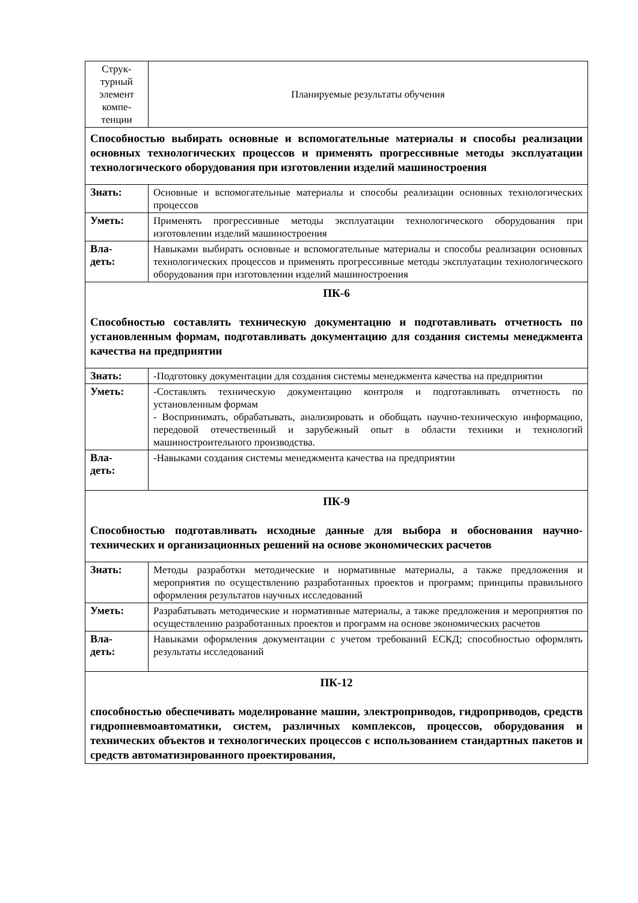| Струк- турный элемент компе- тенции | Планируемые результаты обучения |
| --- | --- |
| Способностью выбирать основные и вспомогательные материалы и способы реализации основных технологических процессов и применять прогрессивные методы эксплуатации технологического оборудования при изготовлении изделий машиностроения | |
| Знать: | Основные и вспомогательные материалы и способы реализации основных технологических процессов |
| Уметь: | Применять прогрессивные методы эксплуатации технологического оборудования при изготовлении изделий машиностроения |
| Вла- деть: | Навыками выбирать основные и вспомогательные материалы и способы реализации основных технологических процессов и применять прогрессивные методы эксплуатации технологического оборудования при изготовлении изделий машиностроения |
| ПК-6 Способностью составлять техническую документацию и подготавливать отчетность по установленным формам, подготавливать документацию для создания системы менеджмента качества на предприятии | |
| Знать: | -Подготовку документации для создания системы менеджмента качества на предприятии |
| Уметь: | -Составлять техническую документацию контроля и подготавливать отчетность по установленным формам - Воспринимать, обрабатывать, анализировать и обобщать научно-техническую информацию, передовой отечественный и зарубежный опыт в области техники и технологий машиностроительного производства. |
| Вла- деть: | -Навыками создания системы менеджмента качества на предприятии |
| ПК-9 Способностью подготавливать исходные данные для выбора и обоснования научно-технических и организационных решений на основе экономических расчетов | |
| Знать: | Методы разработки методические и нормативные материалы, а также предложения и мероприятия по осуществлению разработанных проектов и программ; принципы правильного оформления результатов научных исследований |
| Уметь: | Разрабатывать методические и нормативные материалы, а также предложения и мероприятия по осуществлению разработанных проектов и программ на основе экономических расчетов |
| Вла- деть: | Навыками оформления документации с учетом требований ЕСКД; способностью оформлять результаты исследований |
| ПК-12 способностью обеспечивать моделирование машин, электроприводов, гидроприводов, средств гидропневмоавтоматики, систем, различных комплексов, процессов, оборудования и технических объектов и технологических процессов с использованием стандартных пакетов и средств автоматизированного проектирования, | |